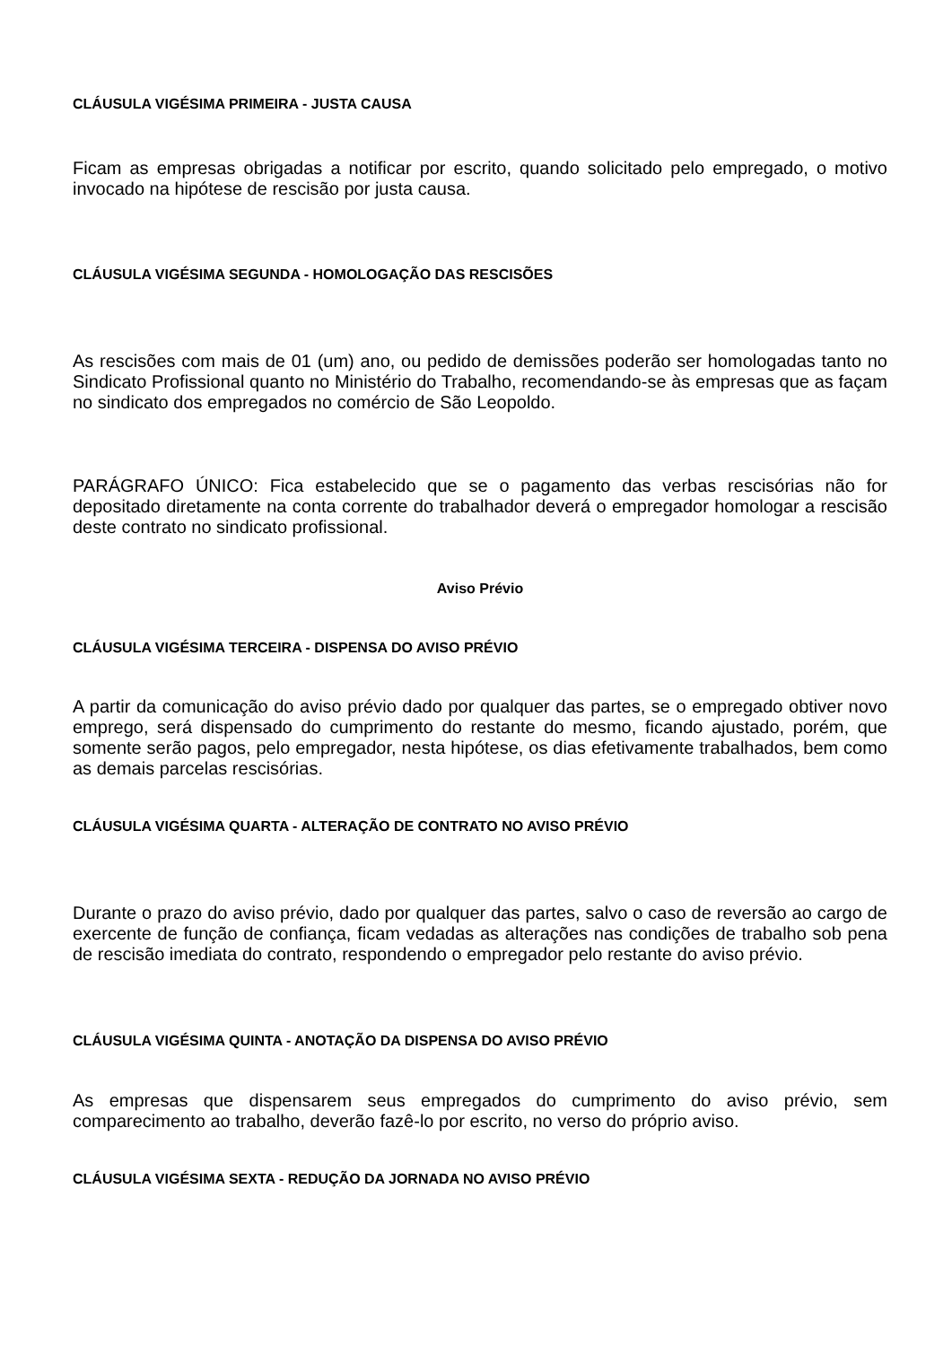CLÁUSULA VIGÉSIMA PRIMEIRA - JUSTA CAUSA
Ficam as empresas obrigadas a notificar por escrito, quando solicitado pelo empregado, o motivo invocado na hipótese de rescisão por justa causa.
CLÁUSULA VIGÉSIMA SEGUNDA - HOMOLOGAÇÃO DAS RESCISÕES
As rescisões com mais de 01 (um) ano, ou pedido de demissões poderão ser homologadas tanto no Sindicato Profissional quanto no Ministério do Trabalho, recomendando-se às empresas que as façam no sindicato dos empregados no comércio de São Leopoldo.
PARÁGRAFO ÚNICO: Fica estabelecido que se o pagamento das verbas rescisórias não for depositado diretamente na conta corrente do trabalhador deverá o empregador homologar a rescisão deste contrato no sindicato profissional.
Aviso Prévio
CLÁUSULA VIGÉSIMA TERCEIRA - DISPENSA DO AVISO PRÉVIO
A partir da comunicação do aviso prévio dado por qualquer das partes, se o empregado obtiver novo emprego, será dispensado do cumprimento do restante do mesmo, ficando ajustado, porém, que somente serão pagos, pelo empregador, nesta hipótese, os dias efetivamente trabalhados, bem como as demais parcelas rescisórias.
CLÁUSULA VIGÉSIMA QUARTA - ALTERAÇÃO DE CONTRATO NO AVISO PRÉVIO
Durante o prazo do aviso prévio, dado por qualquer das partes, salvo o caso de reversão ao cargo de exercente de função de confiança, ficam vedadas as alterações nas condições de trabalho sob pena de rescisão imediata do contrato, respondendo o empregador pelo restante do aviso prévio.
CLÁUSULA VIGÉSIMA QUINTA - ANOTAÇÃO DA DISPENSA DO AVISO PRÉVIO
As empresas que dispensarem seus empregados do cumprimento do aviso prévio, sem comparecimento ao trabalho, deverão fazê-lo por escrito, no verso do próprio aviso.
CLÁUSULA VIGÉSIMA SEXTA - REDUÇÃO DA JORNADA NO AVISO PRÉVIO